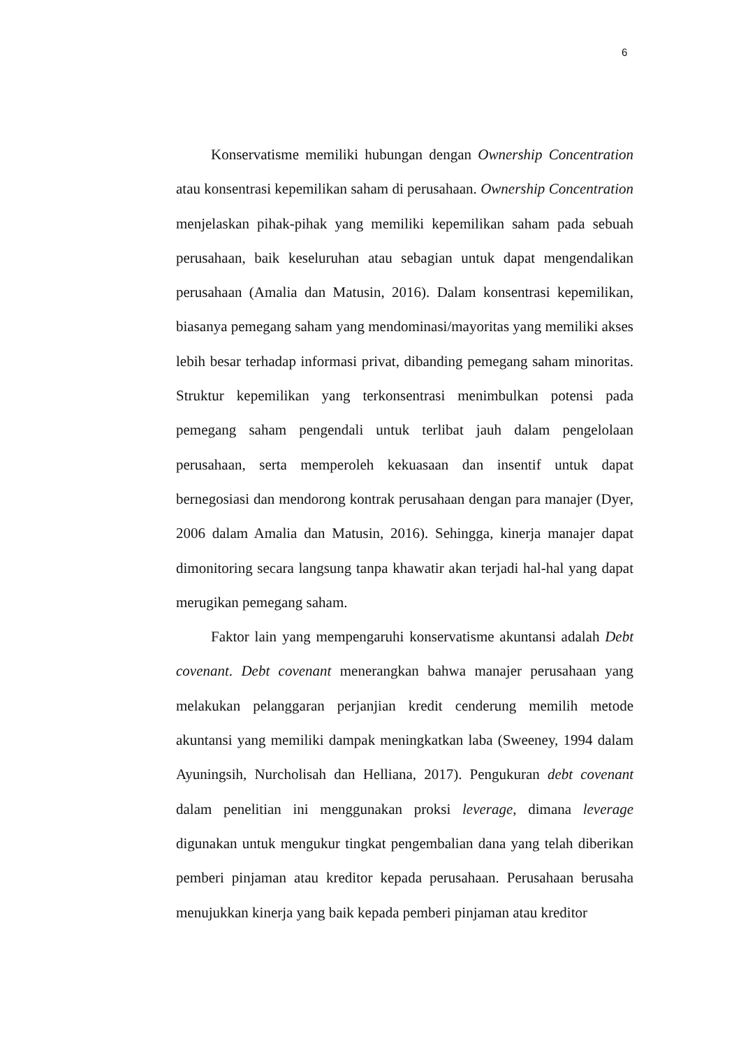6
Konservatisme memiliki hubungan dengan Ownership Concentration atau konsentrasi kepemilikan saham di perusahaan. Ownership Concentration menjelaskan pihak-pihak yang memiliki kepemilikan saham pada sebuah perusahaan, baik keseluruhan atau sebagian untuk dapat mengendalikan perusahaan (Amalia dan Matusin, 2016). Dalam konsentrasi kepemilikan, biasanya pemegang saham yang mendominasi/mayoritas yang memiliki akses lebih besar terhadap informasi privat, dibanding pemegang saham minoritas. Struktur kepemilikan yang terkonsentrasi menimbulkan potensi pada pemegang saham pengendali untuk terlibat jauh dalam pengelolaan perusahaan, serta memperoleh kekuasaan dan insentif untuk dapat bernegosiasi dan mendorong kontrak perusahaan dengan para manajer (Dyer, 2006 dalam Amalia dan Matusin, 2016). Sehingga, kinerja manajer dapat dimonitoring secara langsung tanpa khawatir akan terjadi hal-hal yang dapat merugikan pemegang saham.
Faktor lain yang mempengaruhi konservatisme akuntansi adalah Debt covenant. Debt covenant menerangkan bahwa manajer perusahaan yang melakukan pelanggaran perjanjian kredit cenderung memilih metode akuntansi yang memiliki dampak meningkatkan laba (Sweeney, 1994 dalam Ayuningsih, Nurcholisah dan Helliana, 2017). Pengukuran debt covenant dalam penelitian ini menggunakan proksi leverage, dimana leverage digunakan untuk mengukur tingkat pengembalian dana yang telah diberikan pemberi pinjaman atau kreditor kepada perusahaan. Perusahaan berusaha menujukkan kinerja yang baik kepada pemberi pinjaman atau kreditor